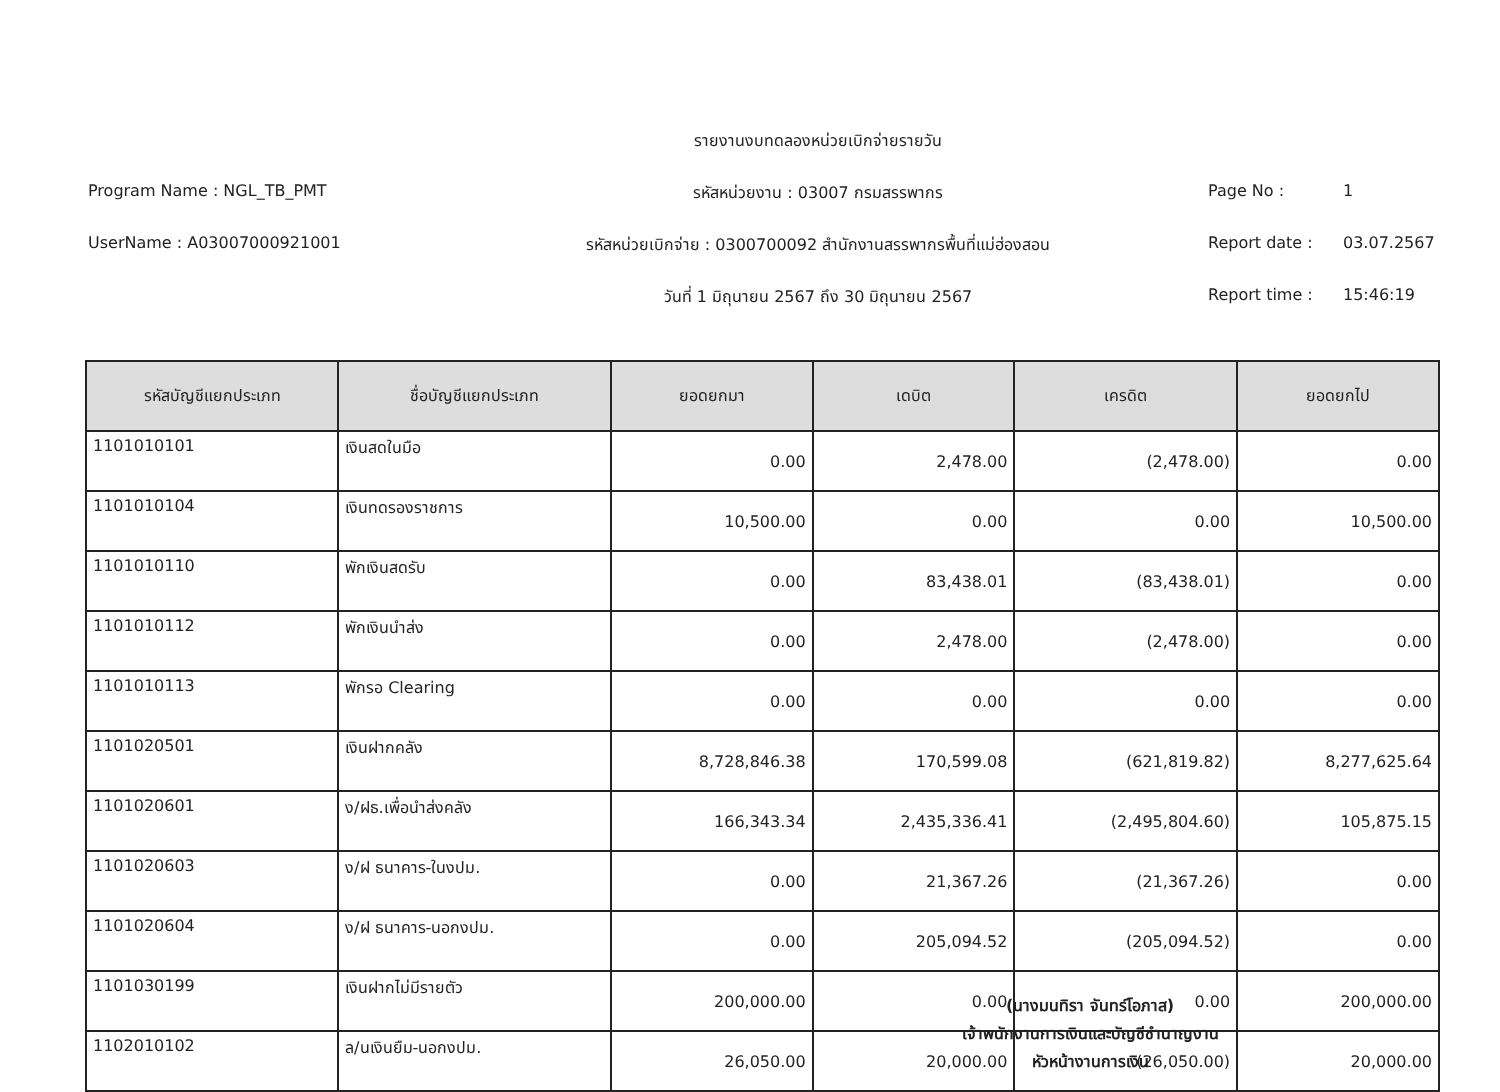Program Name : NGL_TB_PMT
UserName : A03007000921001
รายงานงบทดลองหน่วยเบิกจ่ายรายวัน
รหัสหน่วยงาน : 03007 กรมสรรพากร
รหัสหน่วยเบิกจ่าย : 0300700092 สำนักงานสรรพากรพื้นที่แม่ฮ่องสอน
วันที่ 1 มิถุนายน 2567 ถึง 30 มิถุนายน 2567
Page No : 1
Report date : 03.07.2567
Report time : 15:46:19
| รหัสบัญชีแยกประเภท | ชื่อบัญชีแยกประเภท | ยอดยกมา | เดบิต | เครดิต | ยอดยกไป |
| --- | --- | --- | --- | --- | --- |
| 1101010101 | เงินสดในมือ | 0.00 | 2,478.00 | (2,478.00) | 0.00 |
| 1101010104 | เงินทดรองราชการ | 10,500.00 | 0.00 | 0.00 | 10,500.00 |
| 1101010110 | พักเงินสดรับ | 0.00 | 83,438.01 | (83,438.01) | 0.00 |
| 1101010112 | พักเงินนำส่ง | 0.00 | 2,478.00 | (2,478.00) | 0.00 |
| 1101010113 | พักรอ Clearing | 0.00 | 0.00 | 0.00 | 0.00 |
| 1101020501 | เงินฝากคลัง | 8,728,846.38 | 170,599.08 | (621,819.82) | 8,277,625.64 |
| 1101020601 | ง/ฝธ.เพื่อนำส่งคลัง | 166,343.34 | 2,435,336.41 | (2,495,804.60) | 105,875.15 |
| 1101020603 | ง/ฝ ธนาคาร-ในงปม. | 0.00 | 21,367.26 | (21,367.26) | 0.00 |
| 1101020604 | ง/ฝ ธนาคาร-นอกงปม. | 0.00 | 205,094.52 | (205,094.52) | 0.00 |
| 1101030199 | เงินฝากไม่มีรายตัว | 200,000.00 | 0.00 | 0.00 | 200,000.00 |
| 1102010102 | ล/นเงินยืม-นอกงปม. | 26,050.00 | 20,000.00 | (26,050.00) | 20,000.00 |
(นางมนทิรา จันทร์โอภาส)
เจ้าพนักงานการเงินและบัญชีชำนาญงาน
หัวหน้างานการเงิน